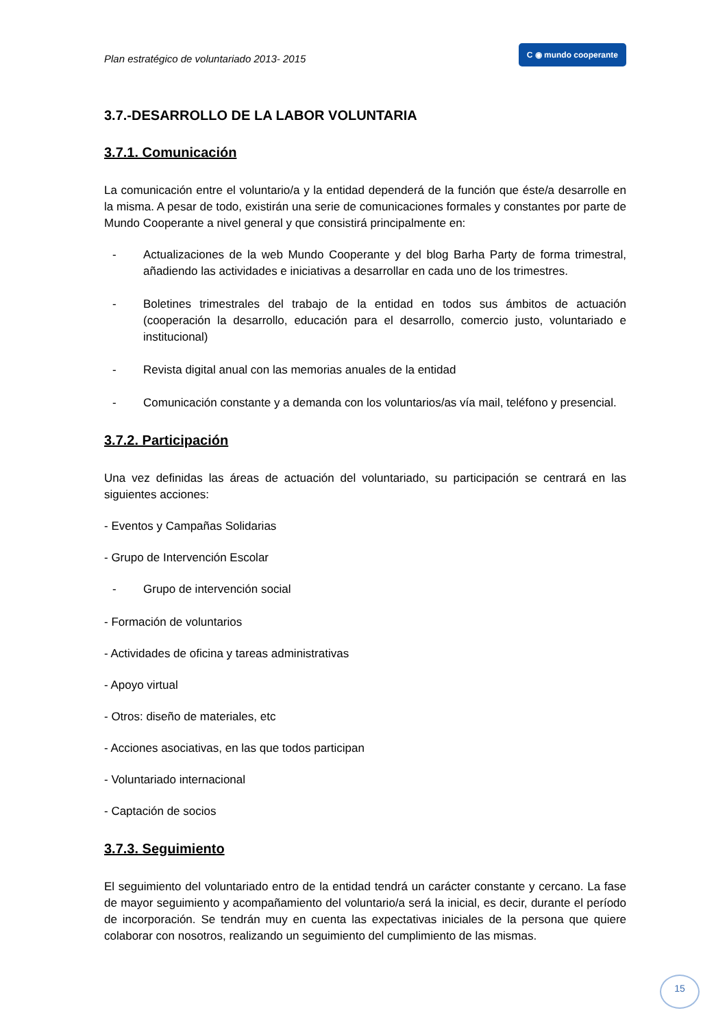Plan estratégico de voluntariado 2013- 2015 C ◉ mundo cooperante
3.7.-DESARROLLO DE LA LABOR VOLUNTARIA
3.7.1. Comunicación
La comunicación entre el voluntario/a y la entidad dependerá de la función que éste/a desarrolle en la misma. A pesar de todo, existirán una serie de comunicaciones formales y constantes por parte de Mundo Cooperante a nivel general y que consistirá principalmente en:
- Actualizaciones de la web Mundo Cooperante y del blog Barha Party de forma trimestral, añadiendo las actividades e iniciativas a desarrollar en cada uno de los trimestres.
- Boletines trimestrales del trabajo de la entidad en todos sus ámbitos de actuación (cooperación la desarrollo, educación para el desarrollo, comercio justo, voluntariado e institucional)
- Revista digital anual con las memorias anuales de la entidad
- Comunicación constante y a demanda con los voluntarios/as vía mail, teléfono y presencial.
3.7.2. Participación
Una vez definidas las áreas de actuación del voluntariado, su participación se centrará en las siguientes acciones:
- Eventos y Campañas Solidarias
- Grupo de Intervención Escolar
- Grupo de intervención social
- Formación de voluntarios
- Actividades de oficina y tareas administrativas
- Apoyo virtual
- Otros: diseño de materiales, etc
- Acciones asociativas, en las que todos participan
- Voluntariado internacional
- Captación de socios
3.7.3. Seguimiento
El seguimiento del voluntariado entro de la entidad tendrá un carácter constante y cercano. La fase de mayor seguimiento y acompañamiento del voluntario/a será la inicial, es decir, durante el período de incorporación. Se tendrán muy en cuenta las expectativas iniciales de la persona que quiere colaborar con nosotros, realizando un seguimiento del cumplimiento de las mismas.
15